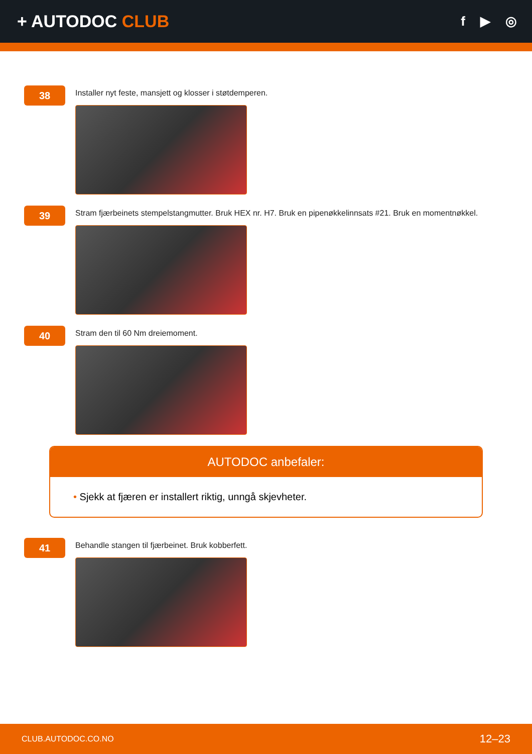+ AUTODOC CLUB
f ▶ ◎
38
Installer nyt feste, mansjett og klosser i støtdemperen.
39
Stram fjærbeinets stempelstangmutter. Bruk HEX nr. H7. Bruk en pipenøkkelinnsats #21. Bruk en momentnøkkel.
40
Stram den til 60 Nm dreiemoment.
AUTODOC anbefaler:
• Sjekk at fjæren er installert riktig, unngå skjevheter.
41
Behandle stangen til fjærbeinet. Bruk kobberfett.
CLUB.AUTODOC.CO.NO 12–23